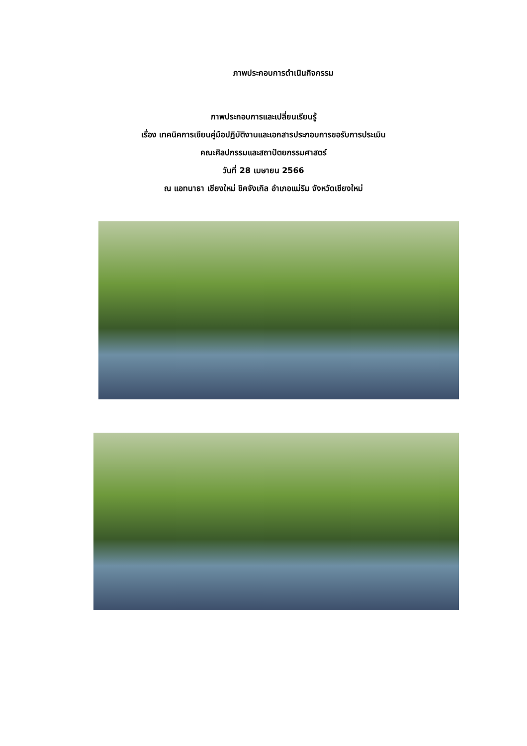ภาพประกอบการดำเนินกิจกรรม
ภาพประกอบการและเปลี่ยนเรียนรู้
เรื่อง เทคนิคการเขียนคู่มือปฏิบัติงานและเอกสารประกอบการขอรับการประเมิน
คณะศิลปกรรมและสถาปัตยกรรมศาสตร์
วันที่ 28 เมษายน 2566
ณ แอทนาธา เชียงใหม่ ชิคจังเกิล อำเภอแม่ริม จังหวัดเชียงใหม่